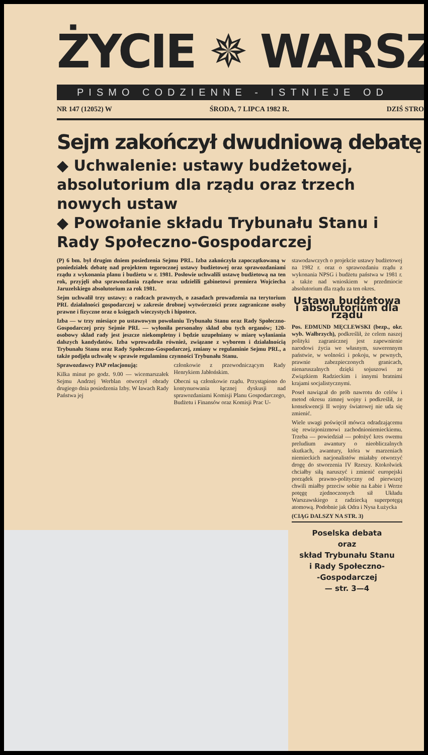ŻYCIE ✵ WARSZ
PISMO CODZIENNE - ISTNIEJE OD
NR 147 (12052) W ŚRODA, 7 LIPCA 1982 R. DZIŚ STRO
Sejm zakończył dwudniową debatę
◆ Uchwalenie: ustawy budżetowej, absolutorium dla rządu oraz trzech nowych ustaw
◆ Powołanie składu Trybunału Stanu i Rady Społeczno-Gospodarczej
(P) 6 bm. był drugim dniem posiedzenia Sejmu PRL. Izba zakończyła zapoczątkowaną w poniedziałek debatę nad projektem tegorocznej ustawy budżetowej oraz sprawozdaniami rządu z wykonania planu i budżetu w r. 1981. Posłowie uchwalili ustawę budżetową na ten rok, przyjęli oba sprawozdania rządowe oraz udzielili gabinetowi premiera Wojciecha Jaruzelskiego absolutorium za rok 1981.
Sejm uchwalił trzy ustawy: o radcach prawnych, o zasadach prowadzenia na terytorium PRL działalności gospodarczej w zakresie drobnej wytwórczości przez zagraniczne osoby prawne i fizyczne oraz o księgach wieczystych i hipotece.
Izba — w trzy miesiące po ustawowym powołaniu Trybunału Stanu oraz Rady Społeczno-Gospodarczej przy Sejmie PRL — wyłoniła personalny skład obu tych organów; 120-osobowy skład rady jest jeszcze niekompletny i będzie uzupełniany w miarę wyłaniania dalszych kandydatów. Izba wprowadziła również, związane z wyborem i działalnością Trybunału Stanu oraz Rady Społeczno-Gospodarczej, zmiany w regulaminie Sejmu PRL, a także podjęła uchwałę w sprawie regulaminu czynności Trybunału Stanu.
Sprawozdawcy PAP relacjonują:
Kilka minut po godz. 9.00 — wicemarszałek Sejmu Andrzej Werblan otworzył obrady drugiego dnia posiedzenia Izby. W ławach Rady Państwa jej
członkowie z przewodniczącym Rady Henrykiem Jabłońskim.
Obecni są członkowie rządu. Przystąpiono do kontynuowania łącznej dyskusji nad sprawozdaniami Komisji Planu Gospodarczego, Budżetu i Finansów oraz Komisji Prac U-
stawodawczych o projekcie ustawy budżetowej na 1982 r. oraz o sprawozdaniu rządu z wykonania NPSG i budżetu państwa w 1981 r. a także nad wnioskiem w przedmiocie absolutorium dla rządu za ten okres.
Ustawa budżetowa i absolutorium dla rządu
Pos. EDMUND MĘCLEWSKI (bezp., okr. wyb. Wałbrzych), podkreślił, że celem naszej polityki zagranicznej jest zapewnienie narodowi życia we własnym, suwerennym państwie, w wolności i pokoju, w pewnych, prawnie zabezpieczonych granicach, nienaruszalnych dzięki sojuszowi ze Związkiem Radzieckim i innymi bratnimi krajami socjalistycznymi.
Poseł nawiązał do prób nawrotu do celów i metod okresu zimnej wojny i podkreślił, że konsekwencji II wojny światowej nie uda się zmienić.
Wiele uwagi poświęcił mówca odradzającemu się rewizjonizmowi zachodnioniemieckiemu. Trzeba — powiedział — położyć kres owemu preludium awantury o nieobliczalnych skutkach, awantury, która w marzeniach niemieckich nacjonalistów miałaby otworzyć drogę do stworzenia IV Rzeszy. Ktokolwiek chciałby siłą naruszyć i zmienić europejski porządek prawno-polityczny od pierwszej chwili miałby przeciw sobie na Łabie i Werze potęgę zjednoczonych sił Układu Warszawskiego z radziecką superpotęgą atomową. Podobnie jak Odra i Nysa Łużycka
(CIĄG DALSZY NA STR. 3)
Poselska debata
oraz
skład Trybunału Stanu
i Rady Społeczno-
-Gospodarczej
— str. 3—4